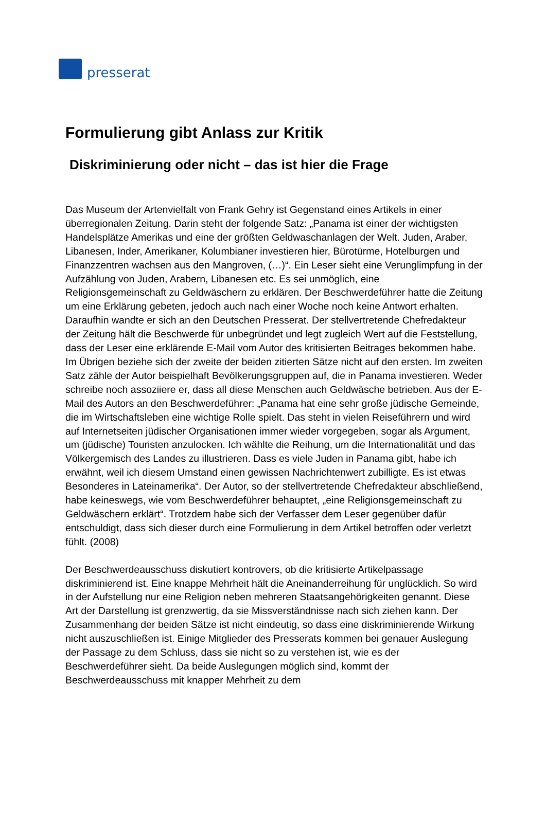presserat
Formulierung gibt Anlass zur Kritik
Diskriminierung oder nicht – das ist hier die Frage
Das Museum der Artenvielfalt von Frank Gehry ist Gegenstand eines Artikels in einer überregionalen Zeitung. Darin steht der folgende Satz: „Panama ist einer der wichtigsten Handelsplätze Amerikas und eine der größten Geldwaschanlagen der Welt. Juden, Araber, Libanesen, Inder, Amerikaner, Kolumbianer investieren hier, Bürotürme, Hotelburgen und Finanzzentren wachsen aus den Mangroven, (…)“. Ein Leser sieht eine Verunglimpfung in der Aufzählung von Juden, Arabern, Libanesen etc. Es sei unmöglich, eine Religionsgemeinschaft zu Geldwäschern zu erklären. Der Beschwerdeführer hatte die Zeitung um eine Erklärung gebeten, jedoch auch nach einer Woche noch keine Antwort erhalten. Daraufhin wandte er sich an den Deutschen Presserat. Der stellvertretende Chefredakteur der Zeitung hält die Beschwerde für unbegründet und legt zugleich Wert auf die Feststellung, dass der Leser eine erklärende E-Mail vom Autor des kritisierten Beitrages bekommen habe. Im Übrigen beziehe sich der zweite der beiden zitierten Sätze nicht auf den ersten. Im zweiten Satz zähle der Autor beispielhaft Bevölkerungsgruppen auf, die in Panama investieren. Weder schreibe noch assoziiere er, dass all diese Menschen auch Geldwäsche betrieben. Aus der E-Mail des Autors an den Beschwerdeführer: „Panama hat eine sehr große jüdische Gemeinde, die im Wirtschaftsleben eine wichtige Rolle spielt. Das steht in vielen Reiseführern und wird auf Internetseiten jüdischer Organisationen immer wieder vorgegeben, sogar als Argument, um (jüdische) Touristen anzulocken. Ich wählte die Reihung, um die Internationalität und das Völkergemisch des Landes zu illustrieren. Dass es viele Juden in Panama gibt, habe ich erwähnt, weil ich diesem Umstand einen gewissen Nachrichtenwert zubilligte. Es ist etwas Besonderes in Lateinamerika“. Der Autor, so der stellvertretende Chefredakteur abschließend, habe keineswegs, wie vom Beschwerdeführer behauptet, „eine Religionsgemeinschaft zu Geldwäschern erklärt“. Trotzdem habe sich der Verfasser dem Leser gegenüber dafür entschuldigt, dass sich dieser durch eine Formulierung in dem Artikel betroffen oder verletzt fühlt. (2008)
Der Beschwerdeausschuss diskutiert kontrovers, ob die kritisierte Artikelpassage diskriminierend ist. Eine knappe Mehrheit hält die Aneinanderreihung für unglücklich. So wird in der Aufstellung nur eine Religion neben mehreren Staatsangehörigkeiten genannt. Diese Art der Darstellung ist grenzwertig, da sie Missverständnisse nach sich ziehen kann. Der Zusammenhang der beiden Sätze ist nicht eindeutig, so dass eine diskriminierende Wirkung nicht auszuschließen ist. Einige Mitglieder des Presserats kommen bei genauer Auslegung der Passage zu dem Schluss, dass sie nicht so zu verstehen ist, wie es der Beschwerdeführer sieht. Da beide Auslegungen möglich sind, kommt der Beschwerdeausschuss mit knapper Mehrheit zu dem